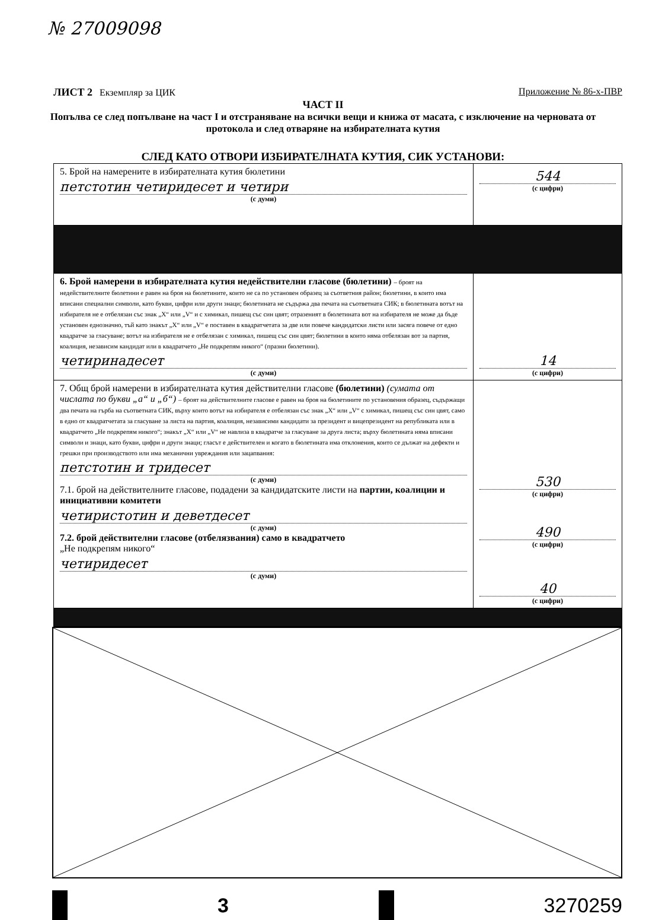№ 27009098
ЛИСТ 2 Екземпляр за ЦИК Приложение № 86-х-ПВР
ЧАСТ II
Попълва се след попълване на част I и отстраняване на всички вещи и книжа от масата, с изключение на черновата от протокола и след отваряне на избирателната кутия
СЛЕД КАТО ОТВОРИ ИЗБИРАТЕЛНАТА КУТИЯ, СИК УСТАНОВИ:
| 5. Брой на намерените в избирателната кутия бюлетини петстотин четиридесет и четири (с думи) | 544 (с цифри) |
| 6. Брой намерени в избирателната кутия недействителни гласове (бюлетини) – броят на недействителните бюлетини е равен на броя на бюлетините, които не са по установен образец за съответния район; бюлетини, в които има вписани специални символи, като букви, цифри или други знаци; бюлетината не съдържа два печата на съответната СИК; в бюлетината вотът на избирателя не е отбелязан със знак „X“ или „V“ и с химикал, пишещ със син цвят; отразеният в бюлетината вот на избирателя не може да бъде установен еднозначно, тъй като знакът „X“ или „V“ е поставен в квадратчетата за две или повече кандидатски листи или засяга повече от едно квадратче за гласуване; вотът на избирателя не е отбелязан с химикал, пишещ със син цвят; бюлетини в които няма отбелязан вот за партия, коалиция, независим кандидат или в квадратчето „Не подкрепям никого“ (празни бюлетини). четиринадесет (с думи) | 14 (с цифри) |
| 7. Общ брой намерени в избирателната кутия действителни гласове (бюлетини) (сумата от числата по букви „а“ и „б“) – броят на действителните гласове е равен на броя на бюлетините по установения образец, съдържащи два печата на гърба на съответната СИК, върху които вотът на избирателя е отбелязан със знак „X“ или „V“ с химикал, пишещ със син цвят, само в едно от квадратчетата за гласуване за листа на партия, коалиция, независими кандидати за президент и вицепрезидент на републиката или в квадратчето „Не подкрепям никого“; знакът „X“ или „V“ не навлиза в квадратче за гласуване за друга листа; върху бюлетината няма вписани символи и знаци, като букви, цифри и други знаци; гласът е действителен и когато в бюлетината има отклонения, които се дължат на дефекти и грешки при производството или има механични увреждания или зацапвания: петстотин и тридесет (с думи) 7.1. брой на действителните гласове, подадени за кандидатските листи на партии, коалиции и инициативни комитети четиристотин и деветдесет (с думи) 7.2. брой действителни гласове (отбелязвания) само в квадратчето „Не подкрепям никого“ четиридесет (с думи) | 530 (с цифри) 490 (с цифри) 40 (с цифри) |
3 3270259